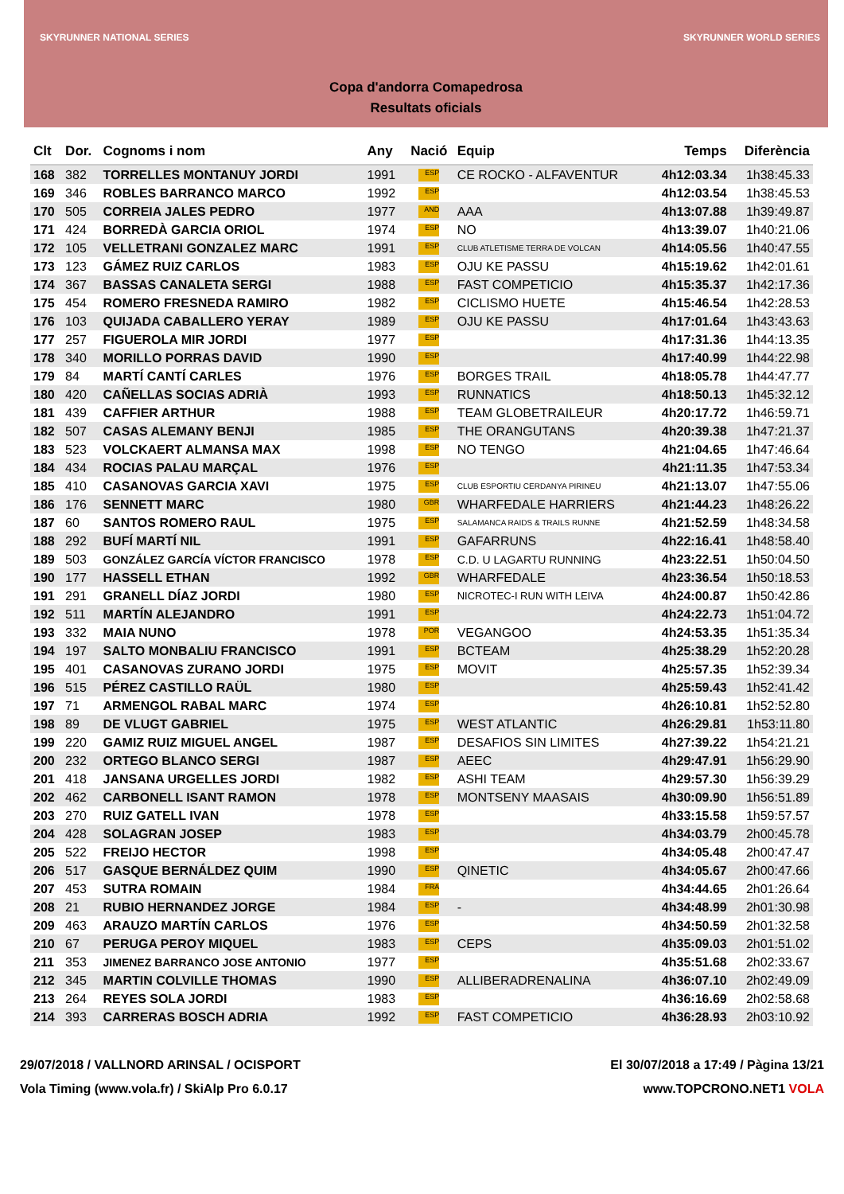SKYRUNNER NATIONAL SERIES SKYRUNNER WORLD SERIES
Copa d'andorra Comapedrosa
Resultats oficials
| Clt | Dor. | Cognoms i nom | Any | Nació | Equip | Temps | Diferència |
| --- | --- | --- | --- | --- | --- | --- | --- |
| 168 | 382 | TORRELLES MONTANUY JORDI | 1991 | ESP | CE ROCKO - ALFAVENTUR | 4h12:03.34 | 1h38:45.33 |
| 169 | 346 | ROBLES BARRANCO MARCO | 1992 | ESP | | 4h12:03.54 | 1h38:45.53 |
| 170 | 505 | CORREIA JALES PEDRO | 1977 | AND | AAA | 4h13:07.88 | 1h39:49.87 |
| 171 | 424 | BORREDÀ GARCIA ORIOL | 1974 | ESP | NO | 4h13:39.07 | 1h40:21.06 |
| 172 | 105 | VELLETRANI GONZALEZ MARC | 1991 | ESP | CLUB ATLETISME TERRA DE VOLCAN | 4h14:05.56 | 1h40:47.55 |
| 173 | 123 | GÁMEZ RUIZ CARLOS | 1983 | ESP | OJU KE PASSU | 4h15:19.62 | 1h42:01.61 |
| 174 | 367 | BASSAS CANALETA SERGI | 1988 | ESP | FAST COMPETICIO | 4h15:35.37 | 1h42:17.36 |
| 175 | 454 | ROMERO FRESNEDA RAMIRO | 1982 | ESP | CICLISMO HUETE | 4h15:46.54 | 1h42:28.53 |
| 176 | 103 | QUIJADA CABALLERO YERAY | 1989 | ESP | OJU KE PASSU | 4h17:01.64 | 1h43:43.63 |
| 177 | 257 | FIGUEROLA MIR JORDI | 1977 | ESP | | 4h17:31.36 | 1h44:13.35 |
| 178 | 340 | MORILLO PORRAS DAVID | 1990 | ESP | | 4h17:40.99 | 1h44:22.98 |
| 179 | 84 | MARTÍ CANTÍ CARLES | 1976 | ESP | BORGES TRAIL | 4h18:05.78 | 1h44:47.77 |
| 180 | 420 | CAÑELLAS SOCIAS ADRIÀ | 1993 | ESP | RUNNATICS | 4h18:50.13 | 1h45:32.12 |
| 181 | 439 | CAFFIER ARTHUR | 1988 | ESP | TEAM GLOBETRAILEUR | 4h20:17.72 | 1h46:59.71 |
| 182 | 507 | CASAS ALEMANY BENJI | 1985 | ESP | THE ORANGUTANS | 4h20:39.38 | 1h47:21.37 |
| 183 | 523 | VOLCKAERT ALMANSA MAX | 1998 | ESP | NO TENGO | 4h21:04.65 | 1h47:46.64 |
| 184 | 434 | ROCIAS PALAU MARÇAL | 1976 | ESP | | 4h21:11.35 | 1h47:53.34 |
| 185 | 410 | CASANOVAS GARCIA XAVI | 1975 | ESP | CLUB ESPORTIU CERDANYA PIRINEU | 4h21:13.07 | 1h47:55.06 |
| 186 | 176 | SENNETT MARC | 1980 | GBR | WHARFEDALE HARRIERS | 4h21:44.23 | 1h48:26.22 |
| 187 | 60 | SANTOS ROMERO RAUL | 1975 | ESP | SALAMANCA RAIDS & TRAILS RUNNE | 4h21:52.59 | 1h48:34.58 |
| 188 | 292 | BUFÍ MARTÍ NIL | 1991 | ESP | GAFARRUNS | 4h22:16.41 | 1h48:58.40 |
| 189 | 503 | GONZÁLEZ GARCÍA VÍCTOR FRANCISCO | 1978 | ESP | C.D. U LAGARTU RUNNING | 4h23:22.51 | 1h50:04.50 |
| 190 | 177 | HASSELL ETHAN | 1992 | GBR | WHARFEDALE | 4h23:36.54 | 1h50:18.53 |
| 191 | 291 | GRANELL DÍAZ JORDI | 1980 | ESP | NICROTEC-I RUN WITH LEIVA | 4h24:00.87 | 1h50:42.86 |
| 192 | 511 | MARTÍN ALEJANDRO | 1991 | ESP | | 4h24:22.73 | 1h51:04.72 |
| 193 | 332 | MAIA NUNO | 1978 | POR | VEGANGOO | 4h24:53.35 | 1h51:35.34 |
| 194 | 197 | SALTO MONBALIU FRANCISCO | 1991 | ESP | BCTEAM | 4h25:38.29 | 1h52:20.28 |
| 195 | 401 | CASANOVAS ZURANO JORDI | 1975 | ESP | MOVIT | 4h25:57.35 | 1h52:39.34 |
| 196 | 515 | PÉREZ CASTILLO RAÜL | 1980 | ESP | | 4h25:59.43 | 1h52:41.42 |
| 197 | 71 | ARMENGOL RABAL MARC | 1974 | ESP | | 4h26:10.81 | 1h52:52.80 |
| 198 | 89 | DE VLUGT GABRIEL | 1975 | ESP | WEST ATLANTIC | 4h26:29.81 | 1h53:11.80 |
| 199 | 220 | GAMIZ RUIZ MIGUEL ANGEL | 1987 | ESP | DESAFIOS SIN LIMITES | 4h27:39.22 | 1h54:21.21 |
| 200 | 232 | ORTEGO BLANCO SERGI | 1987 | ESP | AEEC | 4h29:47.91 | 1h56:29.90 |
| 201 | 418 | JANSANA URGELLES JORDI | 1982 | ESP | ASHI TEAM | 4h29:57.30 | 1h56:39.29 |
| 202 | 462 | CARBONELL ISANT RAMON | 1978 | ESP | MONTSENY MAASAIS | 4h30:09.90 | 1h56:51.89 |
| 203 | 270 | RUIZ GATELL IVAN | 1978 | ESP | | 4h33:15.58 | 1h59:57.57 |
| 204 | 428 | SOLAGRAN JOSEP | 1983 | ESP | | 4h34:03.79 | 2h00:45.78 |
| 205 | 522 | FREIJO HECTOR | 1998 | ESP | | 4h34:05.48 | 2h00:47.47 |
| 206 | 517 | GASQUE BERNÁLDEZ QUIM | 1990 | ESP | QINETIC | 4h34:05.67 | 2h00:47.66 |
| 207 | 453 | SUTRA ROMAIN | 1984 | FRA | | 4h34:44.65 | 2h01:26.64 |
| 208 | 21 | RUBIO HERNANDEZ JORGE | 1984 | ESP | - | 4h34:48.99 | 2h01:30.98 |
| 209 | 463 | ARAUZO MARTÍN CARLOS | 1976 | ESP | | 4h34:50.59 | 2h01:32.58 |
| 210 | 67 | PERUGA PEROY MIQUEL | 1983 | ESP | CEPS | 4h35:09.03 | 2h01:51.02 |
| 211 | 353 | JIMENEZ BARRANCO JOSE ANTONIO | 1977 | ESP | | 4h35:51.68 | 2h02:33.67 |
| 212 | 345 | MARTIN COLVILLE THOMAS | 1990 | ESP | ALLIBERADRENALINA | 4h36:07.10 | 2h02:49.09 |
| 213 | 264 | REYES SOLA JORDI | 1983 | ESP | | 4h36:16.69 | 2h02:58.68 |
| 214 | 393 | CARRERAS BOSCH ADRIA | 1992 | ESP | FAST COMPETICIO | 4h36:28.93 | 2h03:10.92 |
29/07/2018 / VALLNORD ARINSAL / OCISPORT El 30/07/2018 a 17:49 / Pàgina 13/21
Vola Timing (www.vola.fr) / SkiAlp Pro 6.0.17 www.TOPCRONO.NET1 VOLA